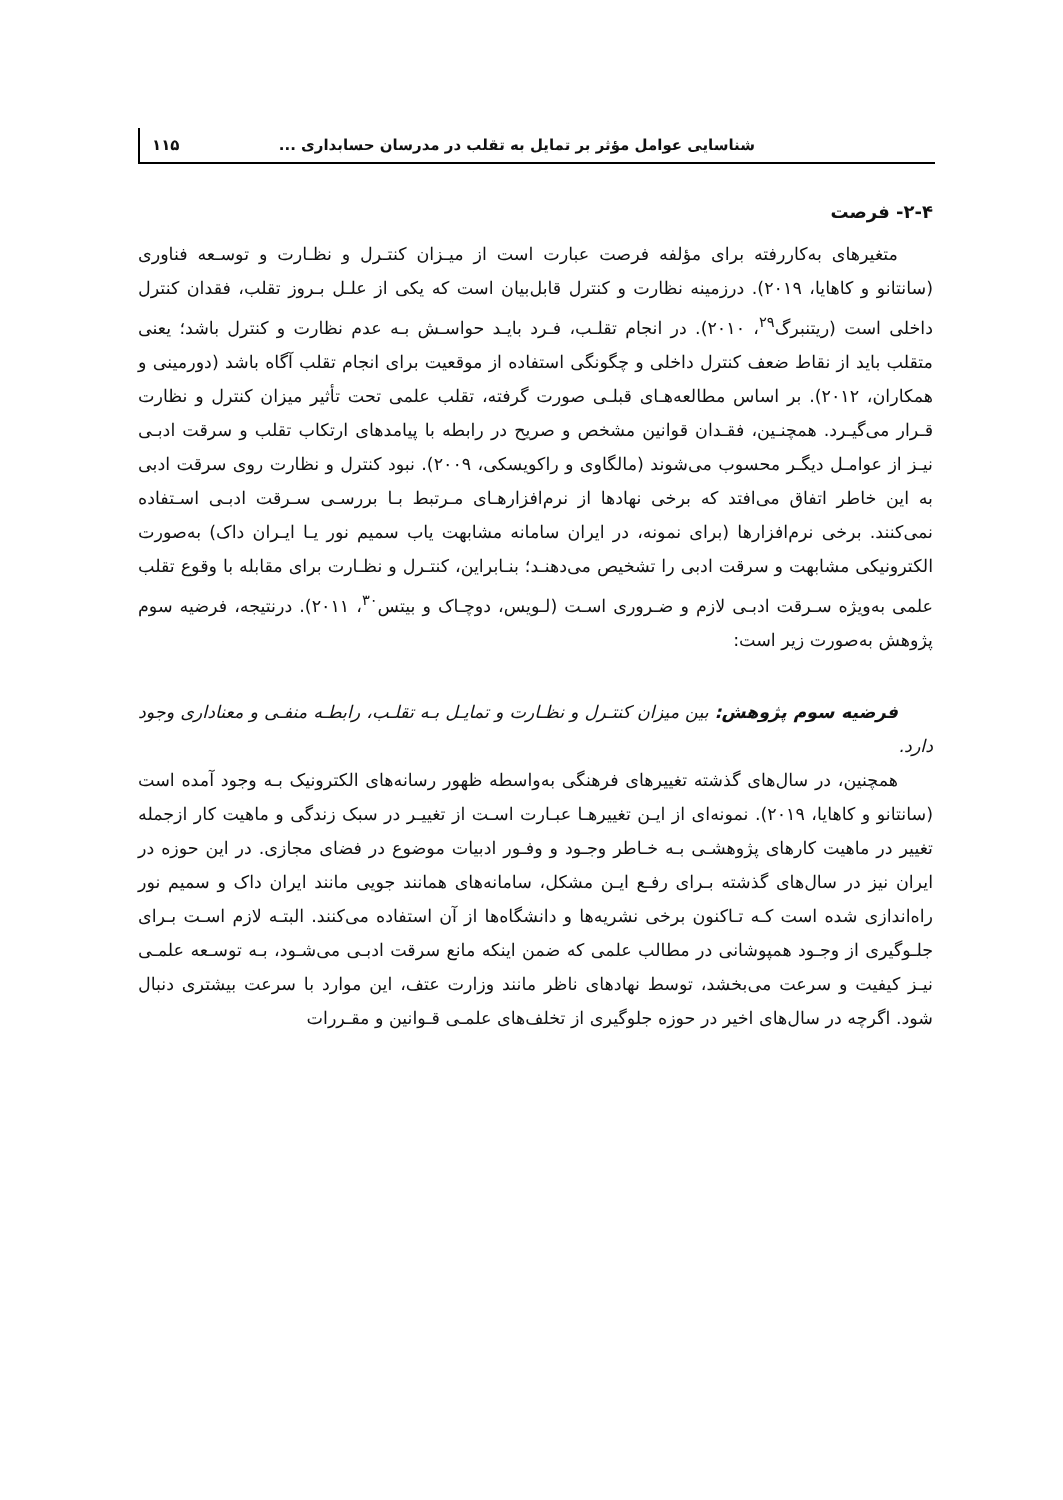شناسایی عوامل مؤثر بر تمایل به تقلب در مدرسان حسابداری ... ۱۱۵
۲-۴- فرصت
متغیرهای به‌کاررفته برای مؤلفه فرصت عبارت است از میـزان کنتـرل و نظـارت و توسـعه فناوری (سانتانو و کاهایا، ۲۰۱۹). درزمینه نظارت و کنترل قابل‌بیان است که یکی از علـل بـروز تقلب، فقدان کنترل داخلی است (ریتنبرگ<sup>۲۹</sup>، ۲۰۱۰). در انجام تقلـب، فـرد بایـد حواسـش بـه عدم نظارت و کنترل باشد؛ یعنی متقلب باید از نقاط ضعف کنترل داخلی و چگونگی استفاده از موقعیت برای انجام تقلب آگاه باشد (دورمینی و همکاران، ۲۰۱۲). بر اساس مطالعه‌هـای قبلـی صورت گرفته، تقلب علمی تحت تأثیر میزان کنترل و نظارت قـرار می‌گیـرد. همچنـین، فقـدان قوانین مشخص و صریح در رابطه با پیامدهای ارتکاب تقلب و سرقت ادبـی نیـز از عوامـل دیگـر محسوب می‌شوند (مالگاوی و راکویسکی، ۲۰۰۹). نبود کنترل و نظارت روی سرقت ادبی به این خاطر اتفاق می‌افتد که برخی نهادها از نرم‌افزارهـای مـرتبط بـا بررسـی سـرقت ادبـی اسـتفاده نمی‌کنند. برخی نرم‌افزارها (برای نمونه، در ایران سامانه مشابهت یاب سمیم نور یـا ایـران داک) به‌صورت الکترونیکی مشابهت و سرقت ادبی را تشخیص می‌دهنـد؛ بنـابراین، کنتـرل و نظـارت برای مقابله با وقوع تقلب علمی به‌ویژه سـرقت ادبـی لازم و ضـروری اسـت (لـویس، دوچـاک و بیتس<sup>۳۰</sup>، ۲۰۱۱). درنتیجه، فرضیه سوم پژوهش به‌صورت زیر است:
فرضیه سوم پژوهش: بین میزان کنتـرل و نظـارت و تمایـل بـه تقلـب، رابطـه منفـی و معناداری وجود دارد.
همچنین، در سال‌های گذشته تغییرهای فرهنگی به‌واسطه ظهور رسانه‌های الکترونیک بـه وجود آمده است (سانتانو و کاهایا، ۲۰۱۹). نمونه‌ای از ایـن تغییرهـا عبـارت اسـت از تغییـر در سبک زندگی و ماهیت کار ازجمله تغییر در ماهیت کارهای پژوهشـی بـه خـاطر وجـود و وفـور ادبیات موضوع در فضای مجازی. در این حوزه در ایران نیز در سال‌های گذشته بـرای رفـع ایـن مشکل، سامانه‌های همانند جویی مانند ایران داک و سمیم نور راه‌اندازی شده است کـه تـاکنون برخی نشریه‌ها و دانشگاه‌ها از آن استفاده می‌کنند. البتـه لازم اسـت بـرای جلـوگیری از وجـود همپوشانی در مطالب علمی که ضمن اینکه مانع سرقت ادبـی می‌شـود، بـه توسـعه علمـی نیـز کیفیت و سرعت می‌بخشد، توسط نهادهای ناظر مانند وزارت عتف، این موارد با سرعت بیشتری دنبال شود. اگرچه در سال‌های اخیر در حوزه جلوگیری از تخلف‌های علمـی قـوانین و مقـررات